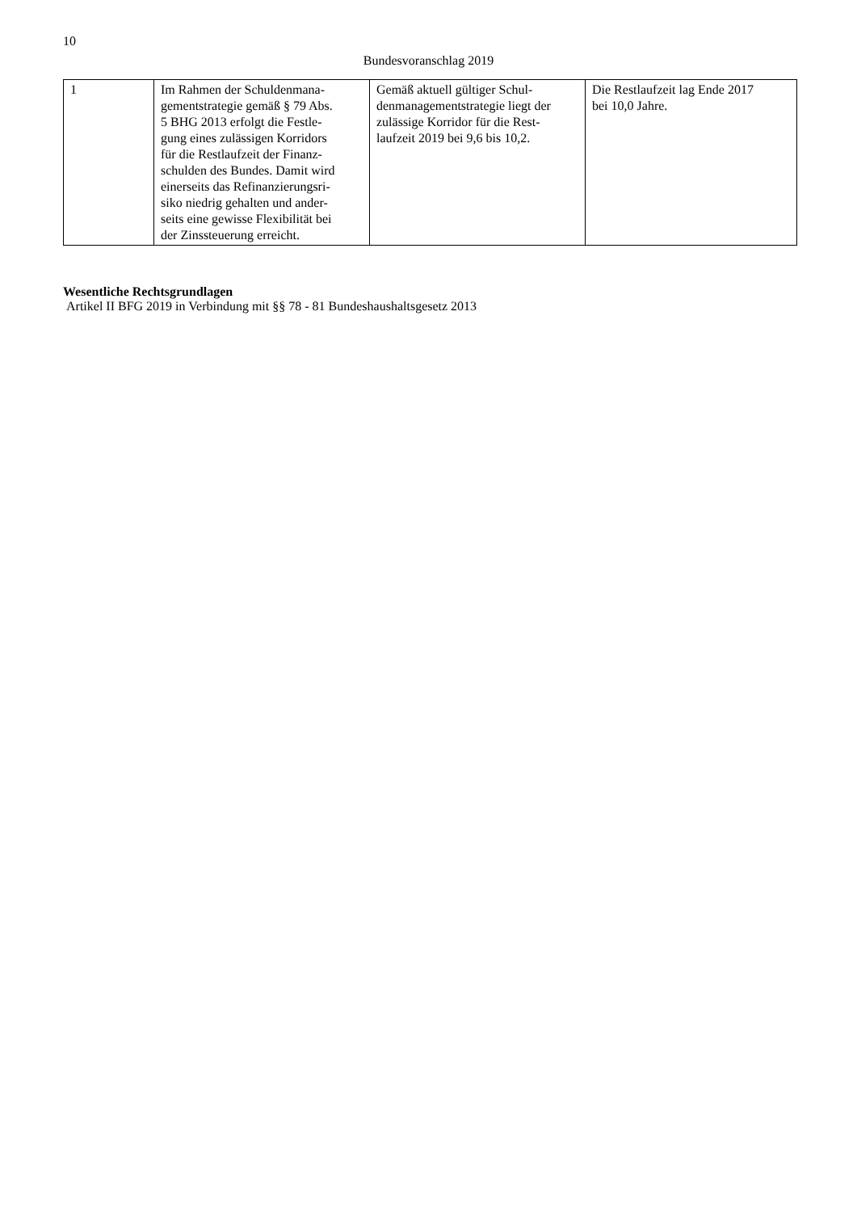10
Bundesvoranschlag 2019
| 1 | Im Rahmen der Schuldenmana- gementstrategie gemäß § 79 Abs. 5 BHG 2013 erfolgt die Festle- gung eines zulässigen Korridors für die Restlaufzeit der Finanz- schulden des Bundes. Damit wird einerseits das Refinanzierungsri- siko niedrig gehalten und ander- seits eine gewisse Flexibilität bei der Zinssteuerung erreicht. | Gemäß aktuell gültiger Schul- denmanagementstrategie liegt der zulässige Korridor für die Rest- laufzeit 2019 bei 9,6 bis 10,2. | Die Restlaufzeit lag Ende 2017 bei 10,0 Jahre. |
Wesentliche Rechtsgrundlagen
Artikel II BFG 2019 in Verbindung mit §§ 78 - 81 Bundeshaushaltsgesetz 2013